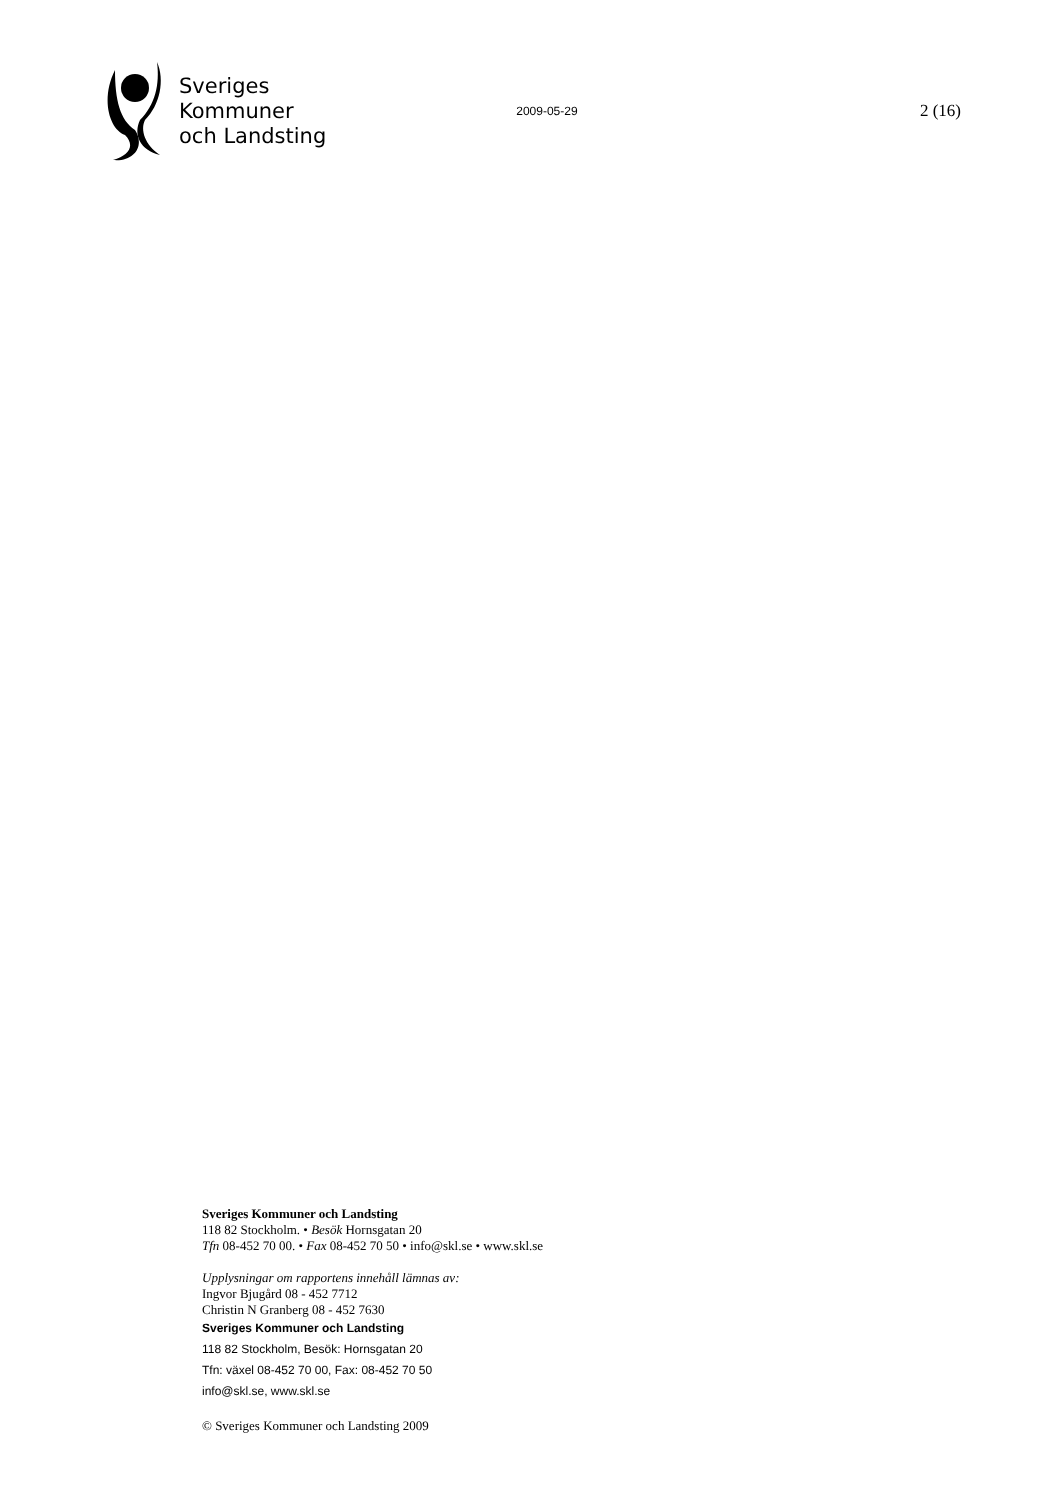Sveriges
Kommuner
och Landsting
2009-05-29
2 (16)
Sveriges Kommuner och Landsting
118 82 Stockholm. • Besök Hornsgatan 20
Tfn 08-452 70 00. • Fax 08-452 70 50 • info@skl.se • www.skl.se
Upplysningar om rapportens innehåll lämnas av:
Ingvor Bjugård 08 - 452 7712
Christin N Granberg 08 - 452 7630
Sveriges Kommuner och Landsting
118 82 Stockholm, Besök: Hornsgatan 20
Tfn: växel 08-452 70 00, Fax: 08-452 70 50
info@skl.se, www.skl.se
© Sveriges Kommuner och Landsting 2009